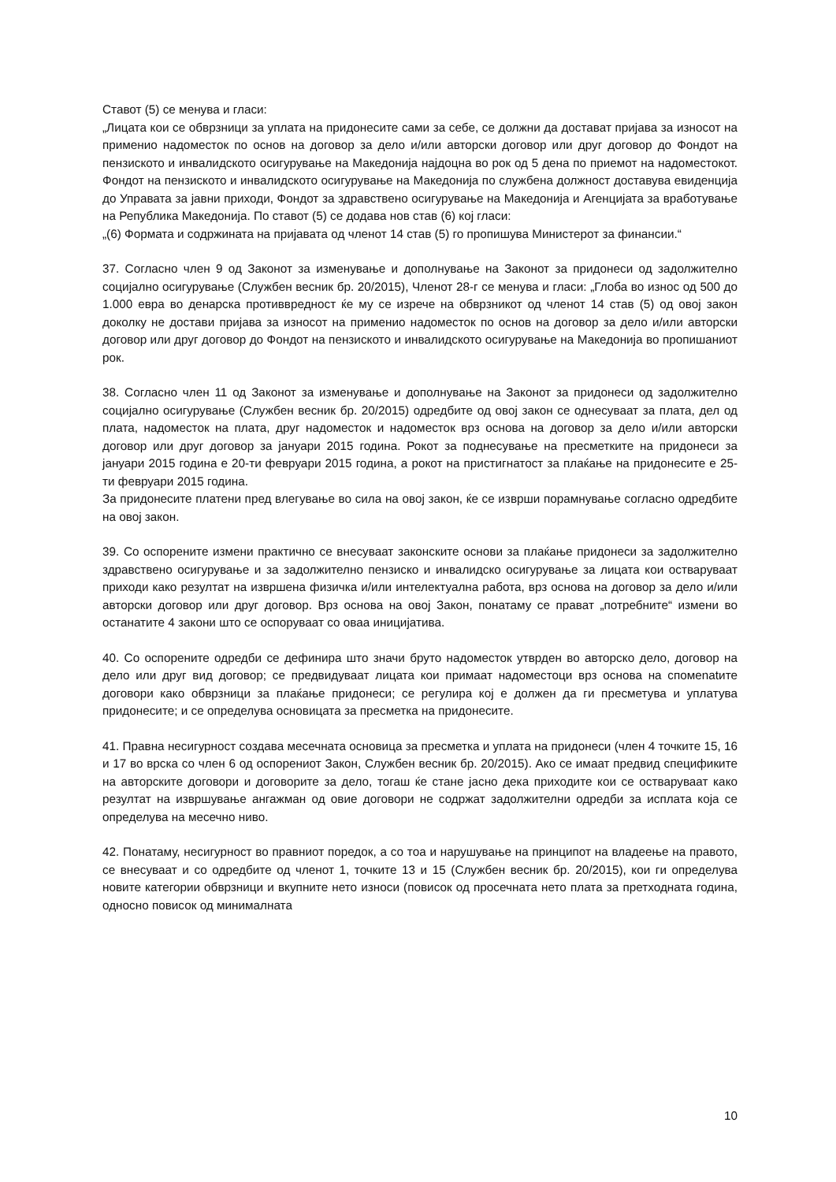Ставот (5) се менува и гласи:
„Лицата кои се обврзници за уплата на придонесите сами за себе, се должни да достават пријава за износот на применио надоместок по основ на договор за дело и/или авторски договор или друг договор до Фондот на пензиското и инвалидското осигурување на Македонија најдоцна во рок од 5 дена по приемот на надоместокот. Фондот на пензиското и инвалидското осигурување на Македонија по службена должност доставува евиденција до Управата за јавни приходи, Фондот за здравствено осигурување на Македонија и Агенцијата за вработување на Република Македонија. По ставот (5) се додава нов став (6) кој гласи:
„(6) Формата и содржината на пријавата од членот 14 став (5) го пропишува Министерот за финансии.“
37. Согласно член 9 од Законот за изменување и дополнување на Законот за придонеси од задолжително социјално осигурување (Службен весник бр. 20/2015), Членот 28-г се менува и гласи: „Глоба во износ од 500 до 1.000 евра во денарска противвредност ќе му се изрече на обврзникот од членот 14 став (5) од овој закон доколку не достави пријава за износот на применио надоместок по основ на договор за дело и/или авторски договор или друг договор до Фондот на пензиското и инвалидското осигурување на Македонија во пропишаниот рок.
38. Согласно член 11 од Законот за изменување и дополнување на Законот за придонеси од задолжително социјално осигурување (Службен весник бр. 20/2015) одредбите од овој закон се однесуваат за плата, дел од плата, надоместок на плата, друг надоместок и надоместок врз основа на договор за дело и/или авторски договор или друг договор за јануари 2015 година. Рокот за поднесување на пресметките на придонеси за јануари 2015 година е 20-ти февруари 2015 година, а рокот на пристигнатост за плаќање на придонесите е 25-ти февруари 2015 година.
За придонесите платени пред влегување во сила на овој закон, ќе се изврши порамнување согласно одредбите на овој закон.
39. Со оспорените измени практично се внесуваат законските основи за плаќање придонеси за задолжително здравствено осигурување и за задолжително пензиско и инвалидско осигурување за лицата кои остваруваат приходи како резултат на извршена физичка и/или интелектуална работа, врз основа на договор за дело и/или авторски договор или друг договор. Врз основа на овој Закон, понатаму се прават „потребните“ измени во останатите 4 закони што се оспоруваат со оваа иницијатива.
40. Со оспорените одредби се дефинира што значи бруто надоместок утврден во авторско дело, договор на дело или друг вид договор; се предвидуваат лицата кои примаат надоместоци врз основа на спомenatите договори како обврзници за плаќање придонеси; се регулира кој е должен да ги пресметува и уплатува придонесите; и се определува основицата за пресметка на придонесите.
41. Правна несигурност создава месечната основица за пресметка и уплата на придонеси (член 4 точките 15, 16 и 17 во врска со член 6 од оспорениот Закон, Службен весник бр. 20/2015). Ако се имаат предвид спецификите на авторските договори и договорите за дело, тогаш ќе стане јасно дека приходите кои се остваруваат како резултат на извршување ангажман од овие договори не содржат задолжителни одредби за исплата која се определува на месечно ниво.
42. Понатаму, несигурност во правниот поредок, а со тоа и нарушување на принципот на владеење на правото, се внесуваат и со одредбите од членот 1, точките 13 и 15 (Службен весник бр. 20/2015), кои ги определува новите категории обврзници и вкупните нето износи (повисок од просечната нето плата за претходната година, односно повисок од минималната
10